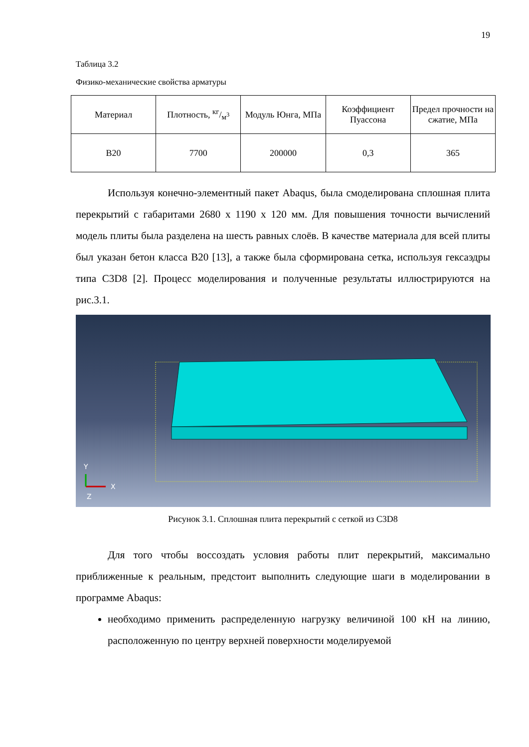19
Таблица 3.2
Физико-механические свойства арматуры
| Материал | Плотность, кг/м<sup>3</sup> | Модуль Юнга, МПа | Коэффициент Пуассона | Предел прочности на сжатие, МПа |
| --- | --- | --- | --- | --- |
| B20 | 7700 | 200000 | 0,3 | 365 |
Используя конечно-элементный пакет Abaqus, была смоделирована сплошная плита перекрытий с габаритами 2680 x 1190 x 120 мм. Для повышения точности вычислений модель плиты была разделена на шесть равных слоёв. В качестве материала для всей плиты был указан бетон класса B20 [13], а также была сформирована сетка, используя гексаэдры типа C3D8 [2]. Процесс моделирования и полученные результаты иллюстрируются на рис.3.1.
Y
X
Z
Рисунок 3.1. Сплошная плита перекрытий с сеткой из C3D8
Для того чтобы воссоздать условия работы плит перекрытий, максимально приближенные к реальным, предстоит выполнить следующие шаги в моделировании в программе Abaqus:
необходимо применить распределенную нагрузку величиной 100 кН на линию, расположенную по центру верхней поверхности моделируемой